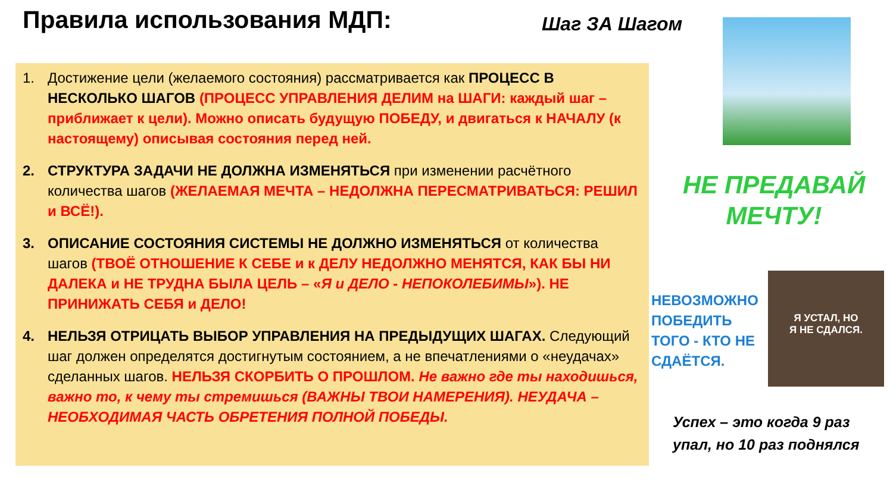Правила использования МДП:
1. Достижение цели (желаемого состояния) рассматривается как ПРОЦЕСС В НЕСКОЛЬКО ШАГОВ (ПРОЦЕСС УПРАВЛЕНИЯ ДЕЛИМ на ШАГИ: каждый шаг – приближает к цели). Можно описать будущую ПОБЕДУ, и двигаться к НАЧАЛУ (к настоящему) описывая состояния перед ней.
2. СТРУКТУРА ЗАДАЧИ НЕ ДОЛЖНА ИЗМЕНЯТЬСЯ при изменении расчётного количества шагов (ЖЕЛАЕМАЯ МЕЧТА – НЕДОЛЖНА ПЕРЕСМАТРИВАТЬСЯ: РЕШИЛ и ВСЁ!).
3. ОПИСАНИЕ СОСТОЯНИЯ СИСТЕМЫ НЕ ДОЛЖНО ИЗМЕНЯТЬСЯ от количества шагов (ТВОЁ ОТНОШЕНИЕ К СЕБЕ и к ДЕЛУ НЕДОЛЖНО МЕНЯТСЯ, КАК БЫ НИ ДАЛЕКА и НЕ ТРУДНА БЫЛА ЦЕЛЬ – «Я и ДЕЛО - НЕПОКОЛЕБИМЫ»). НЕ ПРИНИЖАТЬ СЕБЯ и ДЕЛО!
4. НЕЛЬЗЯ ОТРИЦАТЬ ВЫБОР УПРАВЛЕНИЯ НА ПРЕДЫДУЩИХ ШАГАХ. Следующий шаг должен определятся достигнутым состоянием, а не впечатлениями о «неудачах» сделанных шагов. НЕЛЬЗЯ СКОРБИТЬ О ПРОШЛОМ. Не важно где ты находишься, важно то, к чему ты стремишься (ВАЖНЫ ТВОИ НАМЕРЕНИЯ). НЕУДАЧА – НЕОБХОДИМАЯ ЧАСТЬ ОБРЕТЕНИЯ ПОЛНОЙ ПОБЕДЫ.
Шаг ЗА Шагом
НЕ ПРЕДАВАЙ МЕЧТУ!
НЕВОЗМОЖНО ПОБЕДИТЬ ТОГО - КТО НЕ СДАЁТСЯ.
Я УСТАЛ, НО
Я НЕ СДАЛСЯ.
Успех – это когда 9 раз
упал, но 10 раз поднялся